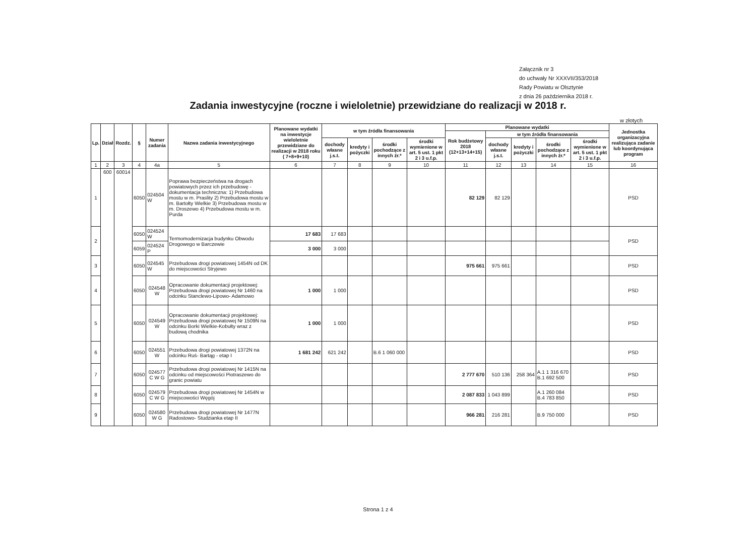Załącznik nr 3
do uchwały Nr XXXVII/353/2018
Rady Powiatu w Olsztynie
z dnia 26 października 2018 r.
Zadania inwestycyjne (roczne i wieloletnie) przewidziane do realizacji w 2018 r.
w złotych
| Lp. | Dział | Rozdz. | § | Numer zadania | Nazwa zadania inwestycyjnego | Planowane wydatki na inwestycje wieloletnie przewidziane do realizacji w 2018 roku ( 7+8+9+10) | w tym źródła finansowania | | | | Planowane wydatki | | | | | Jednostka organizacyjna realizująca zadanie lub koordynująca program |
| --- | --- | --- | --- | --- | --- | --- | --- | --- | --- | --- | --- | --- | --- | --- | --- | --- |
| | | | | | | | | | | | Rok budżetowy 2018 (12+13+14+15) | w tym źródła finansowania | | | | |
| | | | | | | | dochody własne j.s.t. | kredyty i pożyczki | środki pochodzące z innych źr.* | środki wymienione w art. 5 ust. 1 pkt 2 i 3 u.f.p. | | dochody własne j.s.t. | kredyty i pożyczki | środki pochodzące z innych źr.* | środki wymienione w art. 5 ust. 1 pkt 2 i 3 u.f.p. | |
| 1 | 2 | 3 | 4 | 4a | 5 | 6 | 7 | 8 | 9 | 10 | 11 | 12 | 13 | 14 | 15 | 16 |
| 1 | 600 | 60014 | 6050 | 024504 W | Poprawa bezpieczeństwa na drogach powiatowych przez ich przebudowę - dokumentacja techniczna: 1) Przebudowa mostu w m. Praslity 2) Przebudowa mostu w m. Bartołty Wielkie 3) Przebudowa mostu w m. Droszewo 4) Przebudowa mostu w m. Purda | | | | | | 82 129 | 82 129 | | | | PSD |
| 2 | | | 6050 | 024524 W | Termomodernizacja budynku Obwodu Drogowego w Barczewie | 17 683 | 17 683 | | | | | | | | | PSD |
| | | | 6059 | 024524 P | | 3 000 | 3 000 | | | | | | | | | |
| 3 | | | 6050 | 024545 W | Przebudowa drogi powiatowej 1454N od DK do miejscowości Stryjewo | | | | | | 975 661 | 975 661 | | | | PSD |
| 4 | | | 6050 | 024548 W | Opracowanie dokumentacji projektowej: Przebudowa drogi powiatowej Nr 1460 na odcinku Stanclewo-Lipowo- Adamowo | 1 000 | 1 000 | | | | | | | | | PSD |
| 5 | | | 6050 | 024549 W | Opracowanie dokumentacji projektowej: Przebudowa drogi powiatowej Nr 1509N na odcinku Borki Wielkie-Kobułty wraz z budową chodnika | 1 000 | 1 000 | | | | | | | | | PSD |
| 6 | | | 6050 | 024551 W | Przebudowa drogi powiatowej 1372N na odcinku Ruś- Bartąg - etap I | 1 681 242 | 621 242 | | B.6 1 060 000 | | | | | | | PSD |
| 7 | | | 6050 | 024577 C W G | Przebudowa drogi powiatowej Nr 1415N na odcinku od miejscowości Piotraszewo do granic powiatu | | | | | | 2 777 670 | 510 136 | 258 364 | A.1 1 316 670 B.1 692 500 | | PSD |
| 8 | | | 6050 | 024579 C W G | Przebudowa drogi powiatowej Nr 1454N w miejscowości Węgój | | | | | | 2 087 833 | 1 043 899 | | A.1 260 084 B.4 783 850 | | PSD |
| 9 | | | 6050 | 024580 W G | Przebudowa drogi powiatowej Nr 1477N Radostowo- Studzianka etap II | | | | | | 966 281 | 216 281 | | B.9 750 000 | | PSD |
Strona 1 z 4